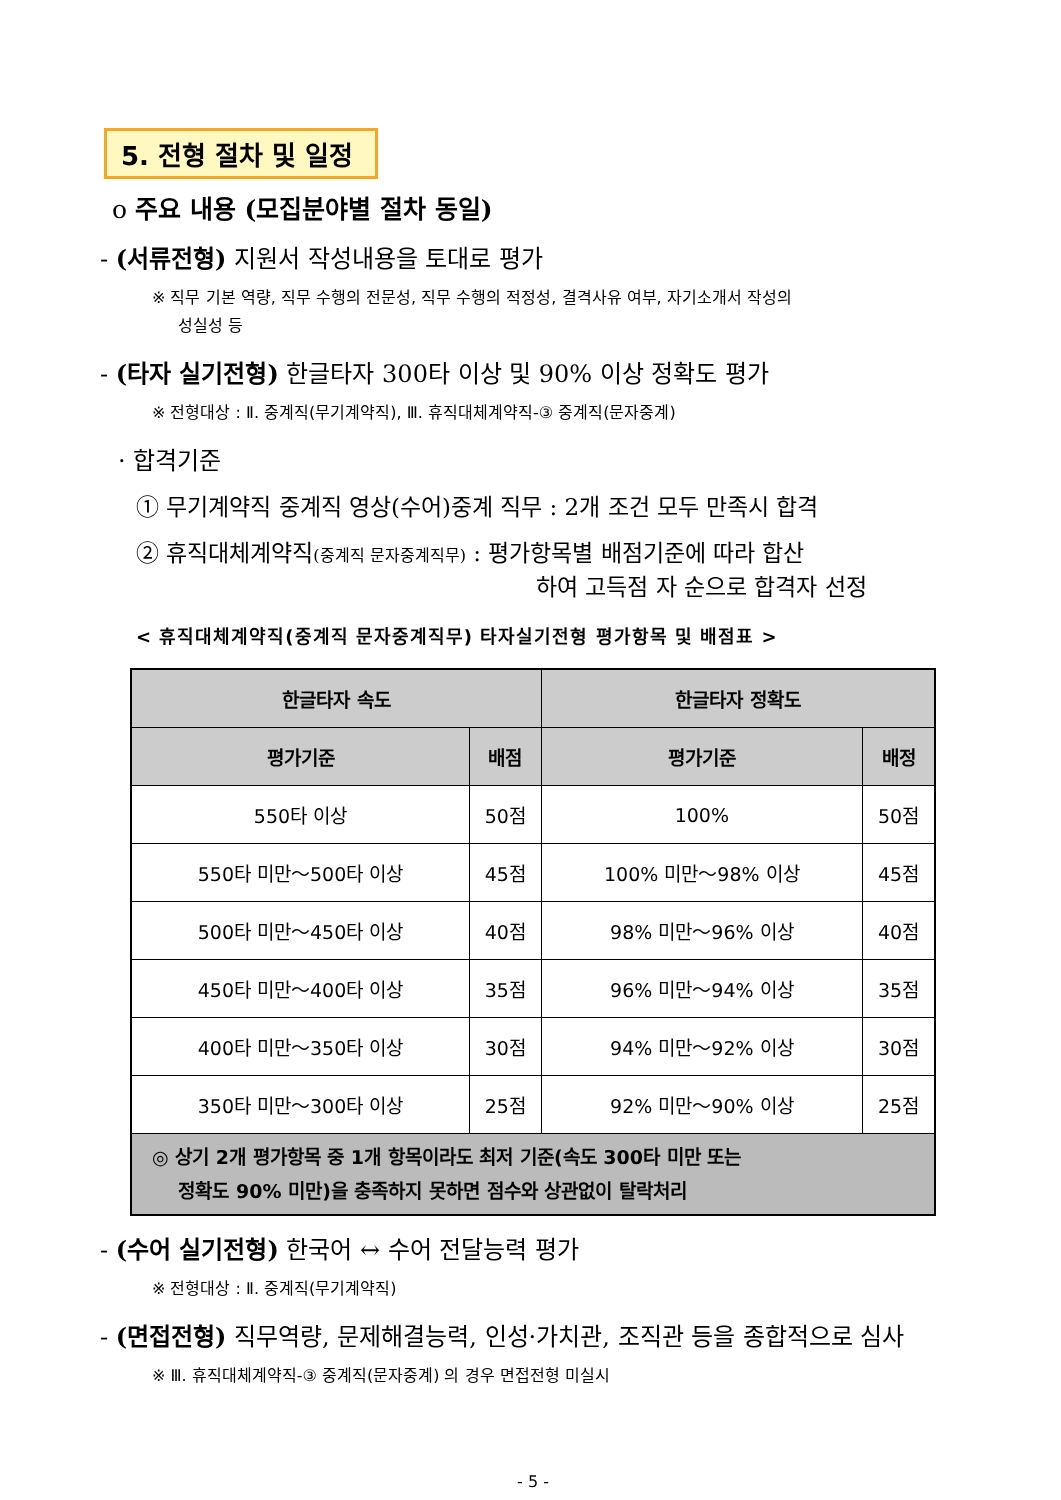5. 전형 절차 및 일정
o 주요 내용 (모집분야별 절차 동일)
- (서류전형) 지원서 작성내용을 토대로 평가
※ 직무 기본 역량, 직무 수행의 전문성, 직무 수행의 적정성, 결격사유 여부, 자기소개서 작성의
성실성 등
- (타자 실기전형) 한글타자 300타 이상 및 90% 이상 정확도 평가
※ 전형대상 : Ⅱ. 중계직(무기계약직), Ⅲ. 휴직대체계약직-③ 중계직(문자중계)
· 합격기준
① 무기계약직 중계직 영상(수어)중계 직무 : 2개 조건 모두 만족시 합격
② 휴직대체계약직(중계직 문자중계직무) : 평가항목별 배점기준에 따라 합산
하여 고득점 자 순으로 합격자 선정
< 휴직대체계약직(중계직 문자중계직무) 타자실기전형 평가항목 및 배점표 >
| 한글타자 속도 | | 한글타자 정확도 | |
| --- | --- | --- | --- |
| 평가기준 | 배점 | 평가기준 | 배정 |
| 550타 이상 | 50점 | 100% | 50점 |
| 550타 미만～500타 이상 | 45점 | 100% 미만～98% 이상 | 45점 |
| 500타 미만～450타 이상 | 40점 | 98% 미만～96% 이상 | 40점 |
| 450타 미만～400타 이상 | 35점 | 96% 미만～94% 이상 | 35점 |
| 400타 미만～350타 이상 | 30점 | 94% 미만～92% 이상 | 30점 |
| 350타 미만～300타 이상 | 25점 | 92% 미만～90% 이상 | 25점 |
| ◎ 상기 2개 평가항목 중 1개 항목이라도 최저 기준(속도 300타 미만 또는 정확도 90% 미만)을 충족하지 못하면 점수와 상관없이 탈락처리 | | | |
- (수어 실기전형) 한국어 ↔ 수어 전달능력 평가
※ 전형대상 : Ⅱ. 중계직(무기계약직)
- (면접전형) 직무역량, 문제해결능력, 인성·가치관, 조직관 등을 종합적으로 심사
※ Ⅲ. 휴직대체계약직-③ 중계직(문자중계) 의 경우 면접전형 미실시
- 5 -